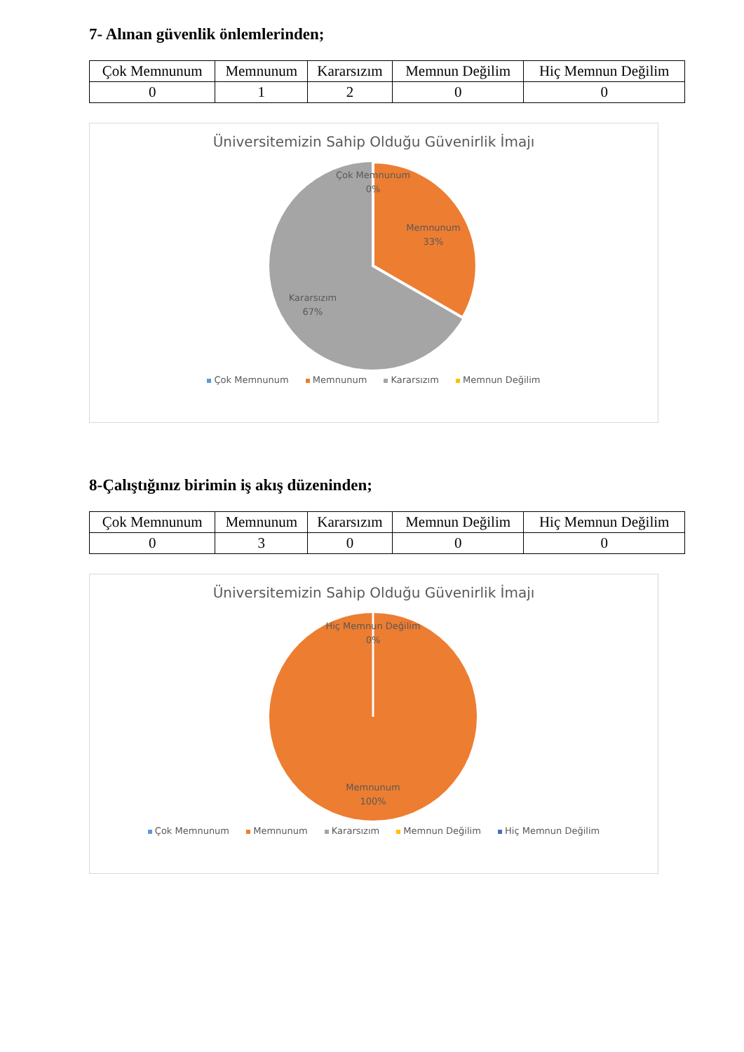7- Alınan güvenlik önlemlerinden;
| Çok Memnunum | Memnunum | Kararsızım | Memnun Değilim | Hiç Memnun Değilim |
| 0 | 1 | 2 | 0 | 0 |
Üniversitemizin Sahip Olduğu Güvenirlik İmajı
Çok Memnunum
0%
Memnunum
33%
Kararsızım
67%
Çok Memnunum Memnunum Kararsızım Memnun Değilim
8-Çalıştığınız birimin iş akış düzeninden;
| Çok Memnunum | Memnunum | Kararsızım | Memnun Değilim | Hiç Memnun Değilim |
| 0 | 3 | 0 | 0 | 0 |
Üniversitemizin Sahip Olduğu Güvenirlik İmajı
Hiç Memnun Değilim
0%
Memnunum
100%
Çok Memnunum Memnunum Kararsızım Memnun Değilim Hiç Memnun Değilim